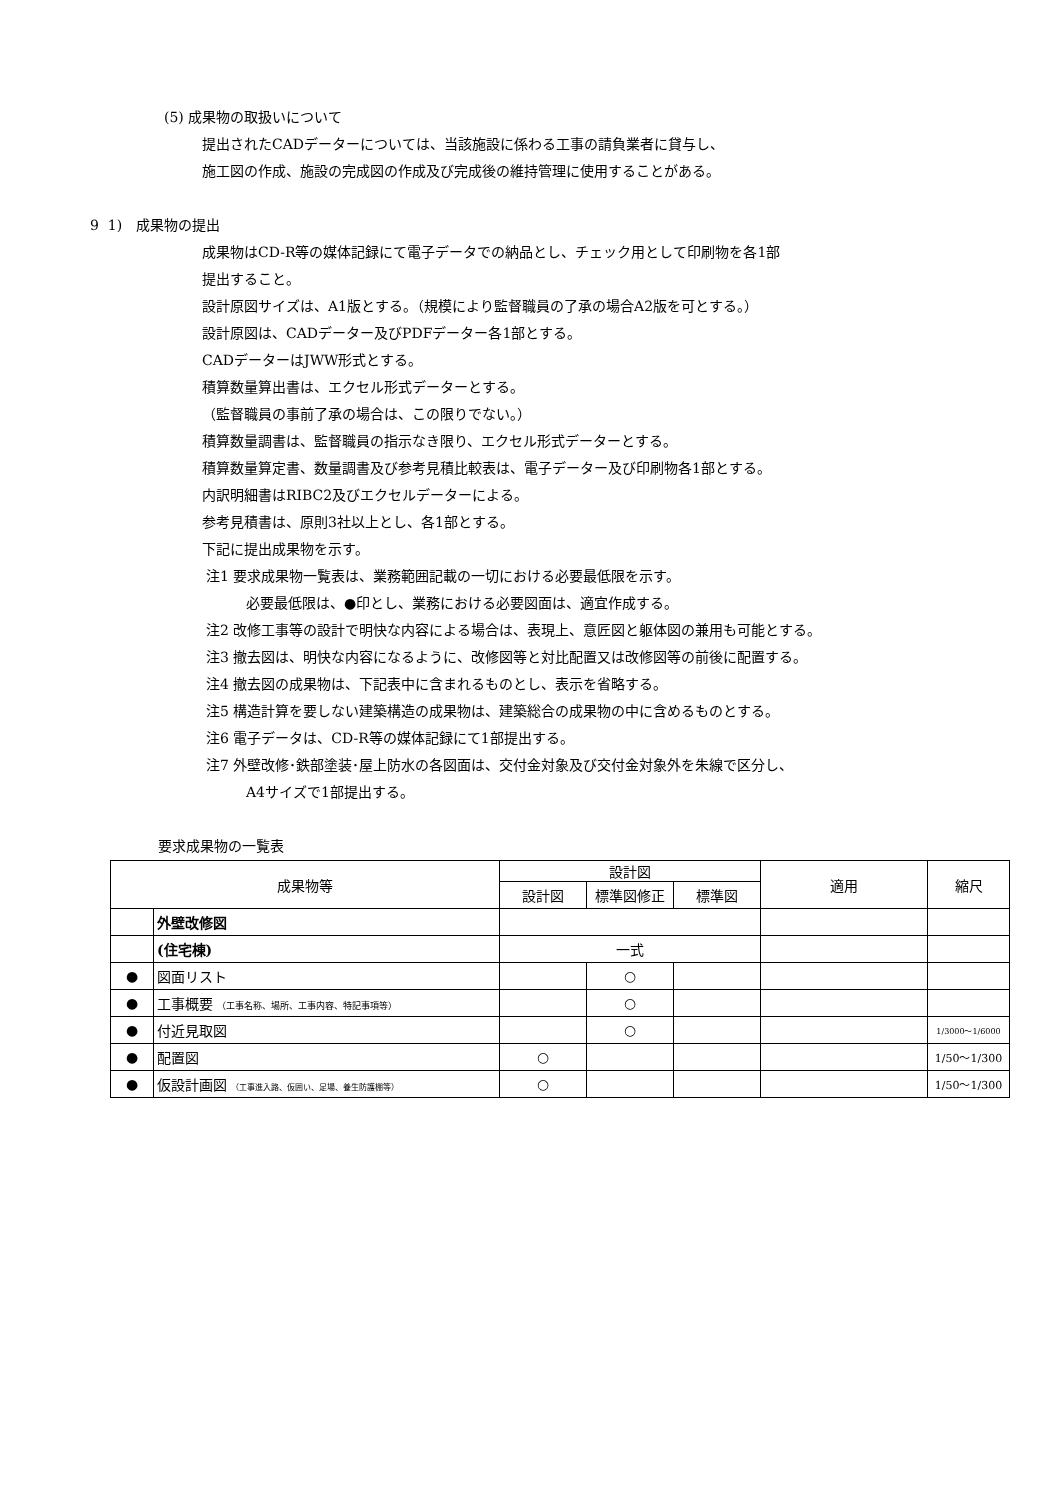(5) 成果物の取扱いについて
提出されたCADデーターについては、当該施設に係わる工事の請負業者に貸与し、
施工図の作成、施設の完成図の作成及び完成後の維持管理に使用することがある。
9 1) 成果物の提出
成果物はCD-R等の媒体記録にて電子データでの納品とし、チェック用として印刷物を各1部
提出すること。
設計原図サイズは、A1版とする。（規模により監督職員の了承の場合A2版を可とする。）
設計原図は、CADデーター及びPDFデーター各1部とする。
CADデーターはJWW形式とする。
積算数量算出書は、エクセル形式データーとする。
（監督職員の事前了承の場合は、この限りでない。）
積算数量調書は、監督職員の指示なき限り、エクセル形式データーとする。
積算数量算定書、数量調書及び参考見積比較表は、電子データー及び印刷物各1部とする。
内訳明細書はRIBC2及びエクセルデーターによる。
参考見積書は、原則3社以上とし、各1部とする。
下記に提出成果物を示す。
注1 要求成果物一覧表は、業務範囲記載の一切における必要最低限を示す。
必要最低限は、●印とし、業務における必要図面は、適宜作成する。
注2 改修工事等の設計で明快な内容による場合は、表現上、意匠図と躯体図の兼用も可能とする。
注3 撤去図は、明快な内容になるように、改修図等と対比配置又は改修図等の前後に配置する。
注4 撤去図の成果物は、下記表中に含まれるものとし、表示を省略する。
注5 構造計算を要しない建築構造の成果物は、建築総合の成果物の中に含めるものとする。
注6 電子データは、CD-R等の媒体記録にて1部提出する。
注7 外壁改修･鉄部塗装･屋上防水の各図面は、交付金対象及び交付金対象外を朱線で区分し、
A4サイズで1部提出する。
要求成果物の一覧表
| 成果物等 | | 設計図 | | | 適用 | 縮尺 |
| --- | --- | --- | --- | --- | --- | --- |
| | | 設計図 | 標準図修正 | 標準図 | | |
| | 外壁改修図 | | | | | |
| | (住宅棟) | 一式 | | | | |
| ● | 図面リスト | | ○ | | | |
| ● | 工事概要 （工事名称、場所、工事内容、特記事項等） | | ○ | | | |
| ● | 付近見取図 | | ○ | | | 1/3000～1/6000 |
| ● | 配置図 | ○ | | | | 1/50～1/300 |
| ● | 仮設計画図 （工事進入路、仮囲い、足場、養生防護棚等） | ○ | | | | 1/50～1/300 |